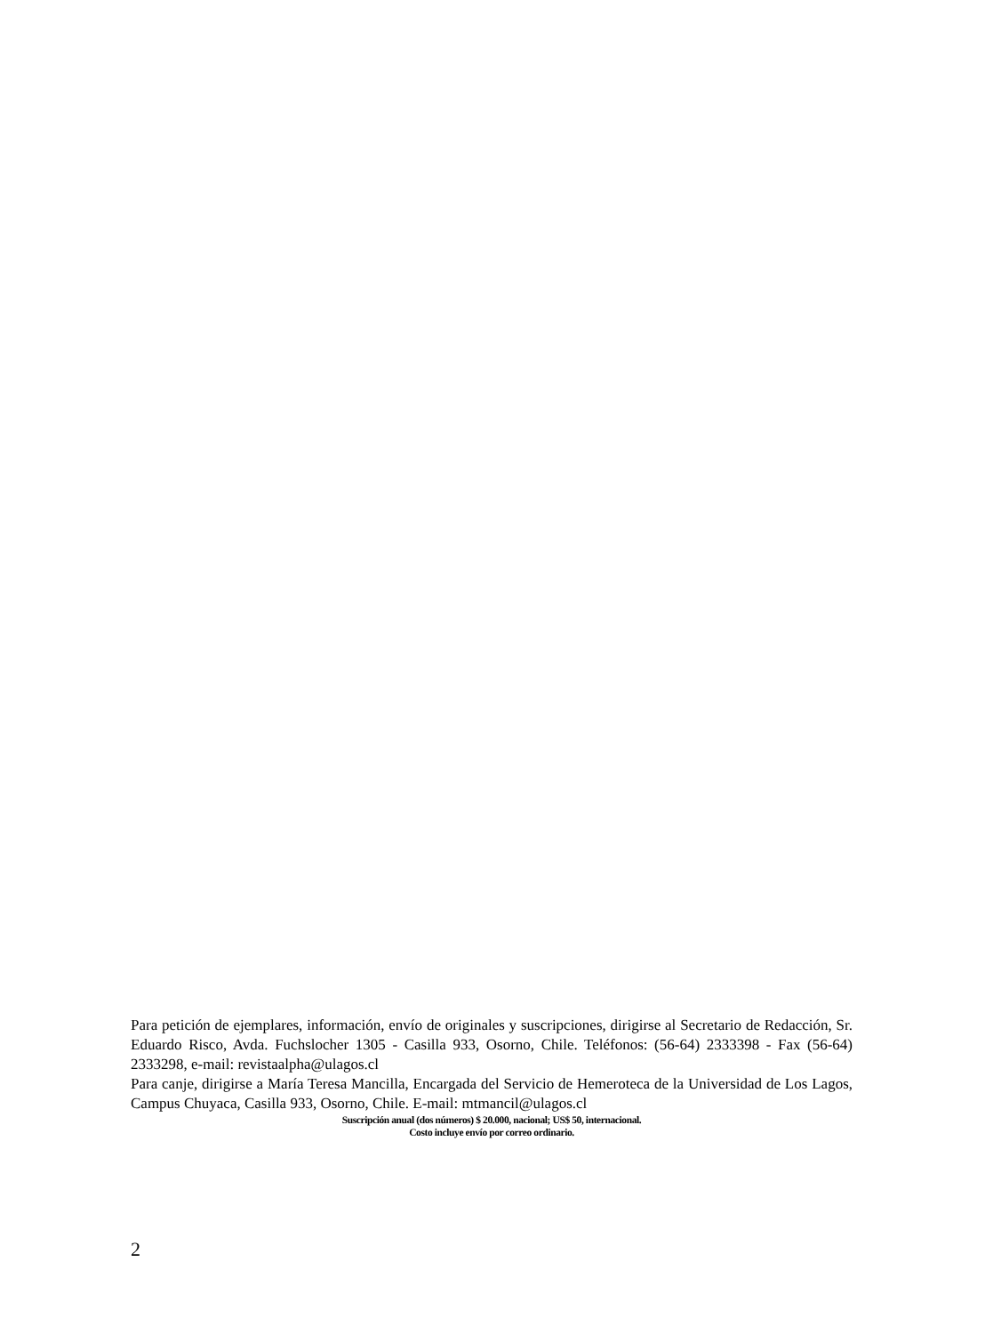Para petición de ejemplares, información, envío de originales y suscripciones, dirigirse al Secretario de Redacción, Sr. Eduardo Risco, Avda. Fuchslocher 1305 - Casilla 933, Osorno, Chile. Teléfonos: (56-64) 2333398 - Fax (56-64) 2333298, e-mail: revistaalpha@ulagos.cl
Para canje, dirigirse a María Teresa Mancilla, Encargada del Servicio de Hemeroteca de la Universidad de Los Lagos, Campus Chuyaca, Casilla 933, Osorno, Chile. E-mail: mtmancil@ulagos.cl
Suscripción anual (dos números) $ 20.000, nacional; US$ 50, internacional.
Costo incluye envío por correo ordinario.
2